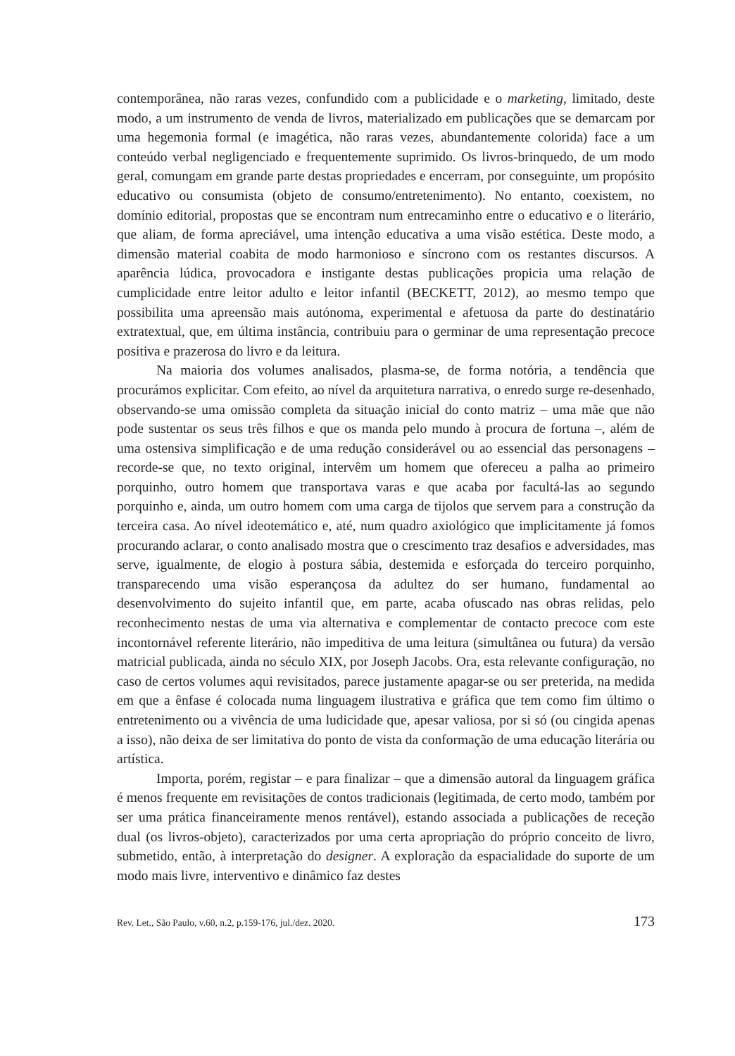contemporânea, não raras vezes, confundido com a publicidade e o marketing, limitado, deste modo, a um instrumento de venda de livros, materializado em publicações que se demarcam por uma hegemonia formal (e imagética, não raras vezes, abundantemente colorida) face a um conteúdo verbal negligenciado e frequentemente suprimido. Os livros-brinquedo, de um modo geral, comungam em grande parte destas propriedades e encerram, por conseguinte, um propósito educativo ou consumista (objeto de consumo/entretenimento). No entanto, coexistem, no domínio editorial, propostas que se encontram num entrecaminho entre o educativo e o literário, que aliam, de forma apreciável, uma intenção educativa a uma visão estética. Deste modo, a dimensão material coabita de modo harmonioso e síncrono com os restantes discursos. A aparência lúdica, provocadora e instigante destas publicações propicia uma relação de cumplicidade entre leitor adulto e leitor infantil (BECKETT, 2012), ao mesmo tempo que possibilita uma apreensão mais autónoma, experimental e afetuosa da parte do destinatário extratextual, que, em última instância, contribuiu para o germinar de uma representação precoce positiva e prazerosa do livro e da leitura.
Na maioria dos volumes analisados, plasma-se, de forma notória, a tendência que procurámos explicitar. Com efeito, ao nível da arquitetura narrativa, o enredo surge re-desenhado, observando-se uma omissão completa da situação inicial do conto matriz – uma mãe que não pode sustentar os seus três filhos e que os manda pelo mundo à procura de fortuna –, além de uma ostensiva simplificação e de uma redução considerável ou ao essencial das personagens – recorde-se que, no texto original, intervêm um homem que ofereceu a palha ao primeiro porquinho, outro homem que transportava varas e que acaba por facultá-las ao segundo porquinho e, ainda, um outro homem com uma carga de tijolos que servem para a construção da terceira casa. Ao nível ideotemático e, até, num quadro axiológico que implicitamente já fomos procurando aclarar, o conto analisado mostra que o crescimento traz desafios e adversidades, mas serve, igualmente, de elogio à postura sábia, destemida e esforçada do terceiro porquinho, transparecendo uma visão esperançosa da adultez do ser humano, fundamental ao desenvolvimento do sujeito infantil que, em parte, acaba ofuscado nas obras relidas, pelo reconhecimento nestas de uma via alternativa e complementar de contacto precoce com este incontornável referente literário, não impeditiva de uma leitura (simultânea ou futura) da versão matricial publicada, ainda no século XIX, por Joseph Jacobs. Ora, esta relevante configuração, no caso de certos volumes aqui revisitados, parece justamente apagar-se ou ser preterida, na medida em que a ênfase é colocada numa linguagem ilustrativa e gráfica que tem como fim último o entretenimento ou a vivência de uma ludicidade que, apesar valiosa, por si só (ou cingida apenas a isso), não deixa de ser limitativa do ponto de vista da conformação de uma educação literária ou artística.
Importa, porém, registar – e para finalizar – que a dimensão autoral da linguagem gráfica é menos frequente em revisitações de contos tradicionais (legitimada, de certo modo, também por ser uma prática financeiramente menos rentável), estando associada a publicações de receção dual (os livros-objeto), caracterizados por uma certa apropriação do próprio conceito de livro, submetido, então, à interpretação do designer. A exploração da espacialidade do suporte de um modo mais livre, interventivo e dinâmico faz destes
Rev. Let., São Paulo, v.60, n.2, p.159-176, jul./dez. 2020. 173